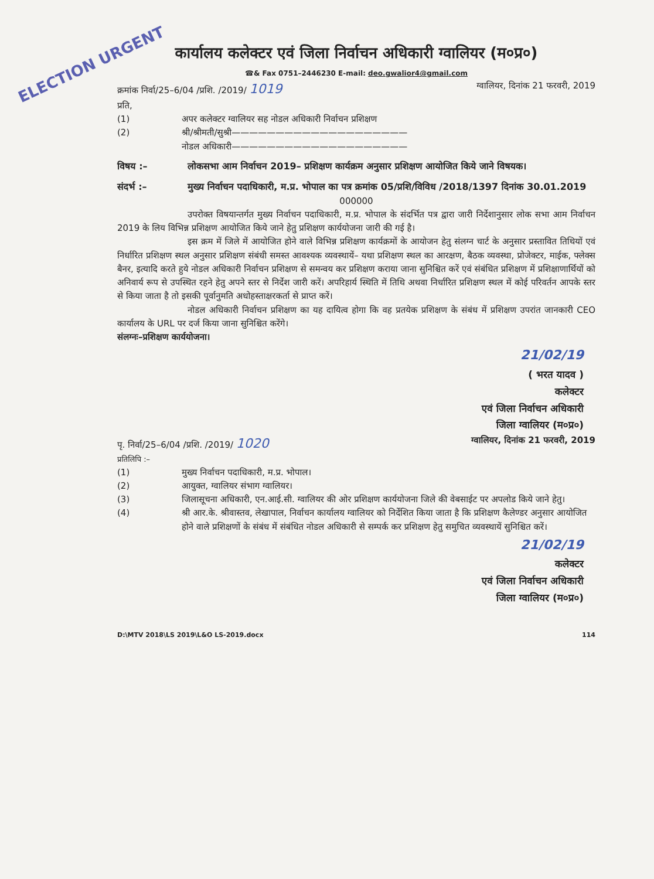ELECTION URGENT
कार्यालय कलेक्टर एवं जिला निर्वाचन अधिकारी ग्वालियर (म०प्र०)
☎& Fax 0751–2446230 E-mail: deo.gwalior4@gmail.com
क्रमांक निर्वा/25–6/04 /प्रशि. /2019/ 1019 ग्वालियर, दिनांक 21 फरवरी, 2019
प्रति,
(1) अपर कलेक्टर ग्वालियर सह नोडल अधिकारी निर्वाचन प्रशिक्षण
(2) श्री/श्रीमती/सुश्री————————————————————
नोडल अधिकारी————————————————————
विषय :– लोकसभा आम निर्वाचन 2019– प्रशिक्षण कार्यक्रम अनुसार प्रशिक्षण आयोजित किये जाने विषयक।
संदर्भ :– मुख्य निर्वाचन पदाधिकारी, म.प्र. भोपाल का पत्र क्रमांक 05/प्रशि/विविध /2018/1397 दिनांक 30.01.2019
000000
उपरोक्त विषयान्तर्गत मुख्य निर्वाचन पदाधिकारी, म.प्र. भोपाल के संदर्भित पत्र द्वारा जारी निर्देशानुसार लोक सभा आम निर्वाचन 2019 के लिय विभिन्न प्रशिक्षण आयोजित किये जाने हेतु प्रशिक्षण कार्ययोजना जारी की गई है।
इस क्रम में जिले में आयोजित होने वाले विभिन्न प्रशिक्षण कार्यक्रमों के आयोजन हेतु संलग्न चार्ट के अनुसार प्रस्तावित तिथियों एवं निर्धारित प्रशिक्षण स्थल अनुसार प्रशिक्षण संबंधी समस्त आवश्यक व्यवस्थायें– यथा प्रशिक्षण स्थल का आरक्षण, बैठक व्यवस्था, प्रोजेक्टर, माईक, फ्लेक्स बैनर, इत्यादि करते हुये नोडल अधिकारी निर्वाचन प्रशिक्षण से समन्वय कर प्रशिक्षण कराया जाना सुनिश्चित करें एवं संबंधित प्रशिक्षण में प्रशिक्षाणार्थियों को अनिवार्य रूप से उपस्थित रहने हेतु अपने स्तर से निर्देश जारी करें। अपरिहार्य स्थिति में तिथि अथवा निर्धारित प्रशिक्षण स्थल में कोई परिवर्तन आपके स्तर से किया जाता है तो इसकी पूर्वानुमति अधोहस्ताक्षरकर्ता से प्राप्त करें।
नोडल अधिकारी निर्वाचन प्रशिक्षण का यह दायित्व होगा कि वह प्रतयेक प्रशिक्षण के संबंध में प्रशिक्षण उपरांत जानकारी CEO कार्यालय के URL पर दर्ज किया जाना सुनिश्चित करेंगे।
संलग्नः–प्रशिक्षण कार्ययोजना।
21/02/19
( भरत यादव )
कलेक्टर
एवं जिला निर्वाचन अधिकारी
जिला ग्वालियर (म०प्र०)
पृ. निर्वा/25–6/04 /प्रशि. /2019/ 1020 ग्वालियर, दिनांक 21 फरवरी, 2019
प्रतिलिपि :–
(1) मुख्य निर्वाचन पदाधिकारी, म.प्र. भोपाल।
(2) आयुक्त, ग्वालियर संभाग ग्वालियर।
(3) जिलासूचना अधिकारी, एन.आई.सी. ग्वालियर की ओर प्रशिक्षण कार्ययोजना जिले की वेबसाईट पर अपलोड किये जाने हेतु।
(4) श्री आर.के. श्रीवास्तव, लेखापाल, निर्वाचन कार्यालय ग्वालियर को निर्देशित किया जाता है कि प्रशिक्षण कैलेण्डर अनुसार आयोजित होने वाले प्रशिक्षणों के संबंध में संबंधित नोडल अधिकारी से सम्पर्क कर प्रशिक्षण हेतु समुचित व्यवस्थायें सुनिश्चित करें।
21/02/19
कलेक्टर
एवं जिला निर्वाचन अधिकारी
जिला ग्वालियर (म०प्र०)
D:\MTV 2018\LS 2019\L&O LS-2019.docx 114